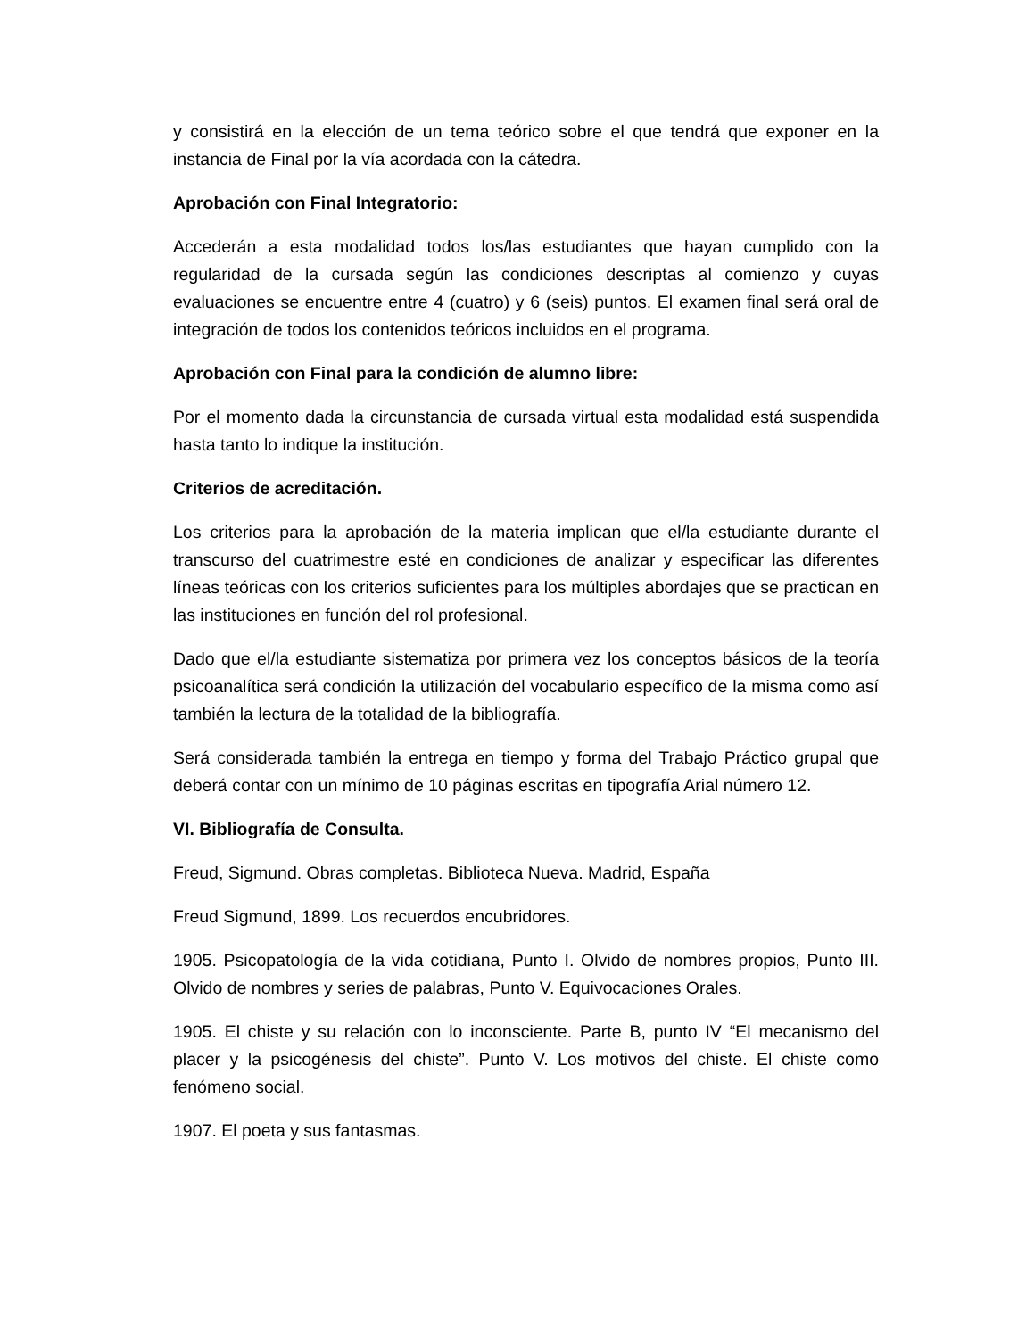y consistirá en la elección de un tema teórico sobre el que tendrá que exponer en la instancia de Final por la vía acordada con la cátedra.
Aprobación con Final Integratorio:
Accederán a esta modalidad todos los/las estudiantes que hayan cumplido con la regularidad de la cursada según las condiciones descriptas al comienzo y cuyas evaluaciones se encuentre entre 4 (cuatro) y 6 (seis) puntos. El examen final será oral de integración de todos los contenidos teóricos incluidos en el programa.
Aprobación con Final para la condición de alumno libre:
Por el momento dada la circunstancia de cursada virtual esta modalidad está suspendida hasta tanto lo indique la institución.
Criterios de acreditación.
Los criterios para la aprobación de la materia implican que el/la estudiante durante el transcurso del cuatrimestre esté en condiciones de analizar y especificar las diferentes líneas teóricas con los criterios suficientes para los múltiples abordajes que se practican en las instituciones en función del rol profesional.
Dado que el/la estudiante sistematiza por primera vez los conceptos básicos de la teoría psicoanalítica será condición la utilización del vocabulario específico de la misma como así también la lectura de la totalidad de la bibliografía.
Será considerada también la entrega en tiempo y forma del Trabajo Práctico grupal que deberá contar con un mínimo de 10 páginas escritas en tipografía Arial número 12.
VI. Bibliografía de Consulta.
Freud, Sigmund. Obras completas. Biblioteca Nueva. Madrid, España
Freud Sigmund, 1899. Los recuerdos encubridores.
1905. Psicopatología de la vida cotidiana, Punto I. Olvido de nombres propios, Punto III. Olvido de nombres y series de palabras, Punto V. Equivocaciones Orales.
1905. El chiste y su relación con lo inconsciente. Parte B, punto IV “El mecanismo del placer y la psicogénesis del chiste”. Punto V. Los motivos del chiste. El chiste como fenómeno social.
1907. El poeta y sus fantasmas.